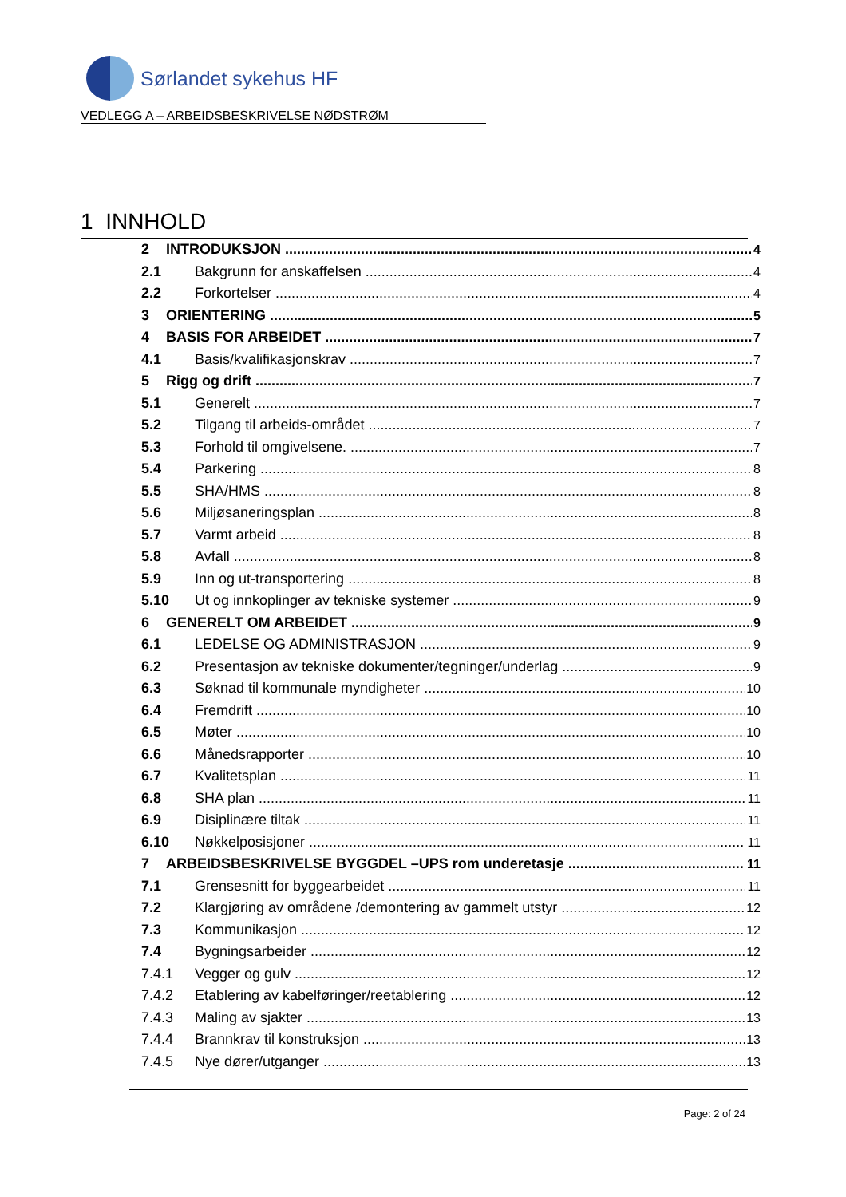Sørlandet sykehus HF
VEDLEGG A – ARBEIDSBESKRIVELSE NØDSTRØM
1 INNHOLD
2 INTRODUKSJON 4
2.1 Bakgrunn for anskaffelsen 4
2.2 Forkortelser 4
3 ORIENTERING 5
4 BASIS FOR ARBEIDET 7
4.1 Basis/kvalifikasjonskrav 7
5 Rigg og drift 7
5.1 Generelt 7
5.2 Tilgang til arbeids-området 7
5.3 Forhold til omgivelsene. 7
5.4 Parkering 8
5.5 SHA/HMS 8
5.6 Miljøsaneringsplan 8
5.7 Varmt arbeid 8
5.8 Avfall 8
5.9 Inn og ut-transportering 8
5.10 Ut og innkoplinger av tekniske systemer 9
6 GENERELT OM ARBEIDET 9
6.1 LEDELSE OG ADMINISTRASJON 9
6.2 Presentasjon av tekniske dokumenter/tegninger/underlag 9
6.3 Søknad til kommunale myndigheter 10
6.4 Fremdrift 10
6.5 Møter 10
6.6 Månedsrapporter 10
6.7 Kvalitetsplan 11
6.8 SHA plan 11
6.9 Disiplinære tiltak 11
6.10 Nøkkelposisjoner 11
7 ARBEIDSBESKRIVELSE BYGGDEL –UPS rom underetasje 11
7.1 Grensesnitt for byggearbeidet 11
7.2 Klargjøring av områdene /demontering av gammelt utstyr 12
7.3 Kommunikasjon 12
7.4 Bygningsarbeider 12
7.4.1 Vegger og gulv 12
7.4.2 Etablering av kabelføringer/reetablering 12
7.4.3 Maling av sjakter 13
7.4.4 Brannkrav til konstruksjon 13
7.4.5 Nye dører/utganger 13
Page: 2 of 24